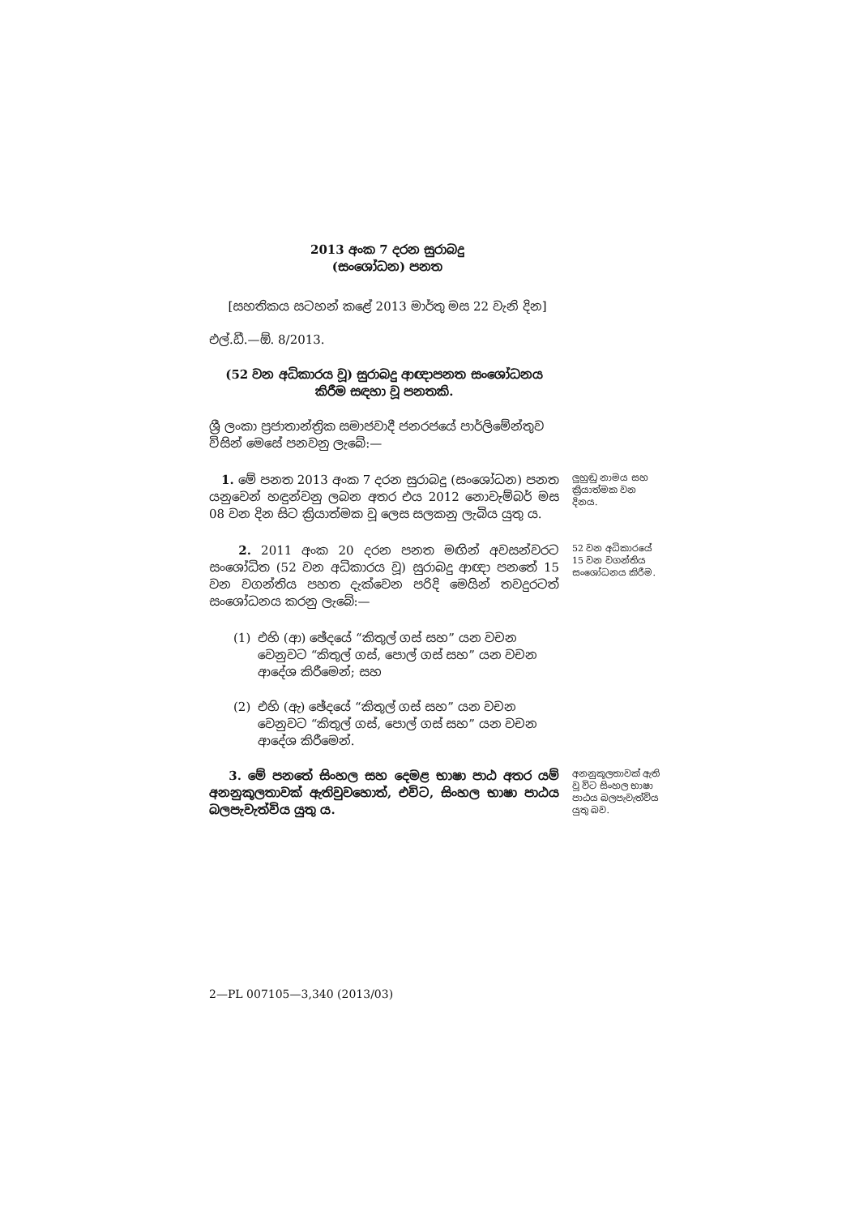2013 අංක 7 දරන සුරාබදු
(සංශෝධන) පනත
[සහතිකය සටහන් කළේ 2013 මාර්තු මස 22 වැනි දින]
එල්.ඩී.—ඕ. 8/2013.
(52 වන අධිකාරය වූ) සුරාබදු ආඥාපනත සංශෝධනය කිරීම සඳහා වූ පනතකි.
ශ්‍රී ලංකා ප්‍රජාතාන්ත්‍රික සමාජවාදී ජනරජයේ පාර්ලිමේන්තුව විසින් මෙසේ පනවනු ලැබේ:—
1. මේ පනත 2013 අංක 7 දරන සුරාබදු (සංශෝධන) පනත යනුවෙන් හඳුන්වනු ලබන අතර එය 2012 නොවැම්බර් මස 08 වන දින සිට ක්‍රියාත්මක වූ ලෙස සලකනු ලැබිය යුතු ය.
ලුහුඬු නාමය සහ ක්‍රියාත්මක වන දිනය.
2. 2011 අංක 20 දරන පනත මඟින් අවසන්වරට සංශෝධිත (52 වන අධිකාරය වූ) සුරාබදු ආඥා පනතේ 15 වන වගන්තිය පහත දැක්වෙන පරිදි මෙයින් තවදුරටත් සංශෝධනය කරනු ලැබේ:—
52 වන අධිකාරයේ 15 වන වගන්තිය සංශෝධනය කිරීම.
(1) එහි (ආ) ඡේදයේ “කිතුල් ගස් සහ” යන වචන වෙනුවට “කිතුල් ගස්, පොල් ගස් සහ” යන වචන ආදේශ කිරීමෙන්; සහ
(2) එහි (ඇ) ඡේදයේ “කිතුල් ගස් සහ” යන වචන වෙනුවට “කිතුල් ගස්, පොල් ගස් සහ” යන වචන ආදේශ කිරීමෙන්.
3. මේ පනතේ සිංහල සහ දෙමළ භාෂා පාඨ අතර යම් අනනුකූලතාවක් ඇතිවුවහොත්, එවිට, සිංහල භාෂා පාඨය බලපැවැත්විය යුතු ය.
අනනුකූලතාවක් ඇති වූ විට සිංහල භාෂා පාඨය බලපැවැත්විය යුතු බව.
2—PL 007105—3,340 (2013/03)